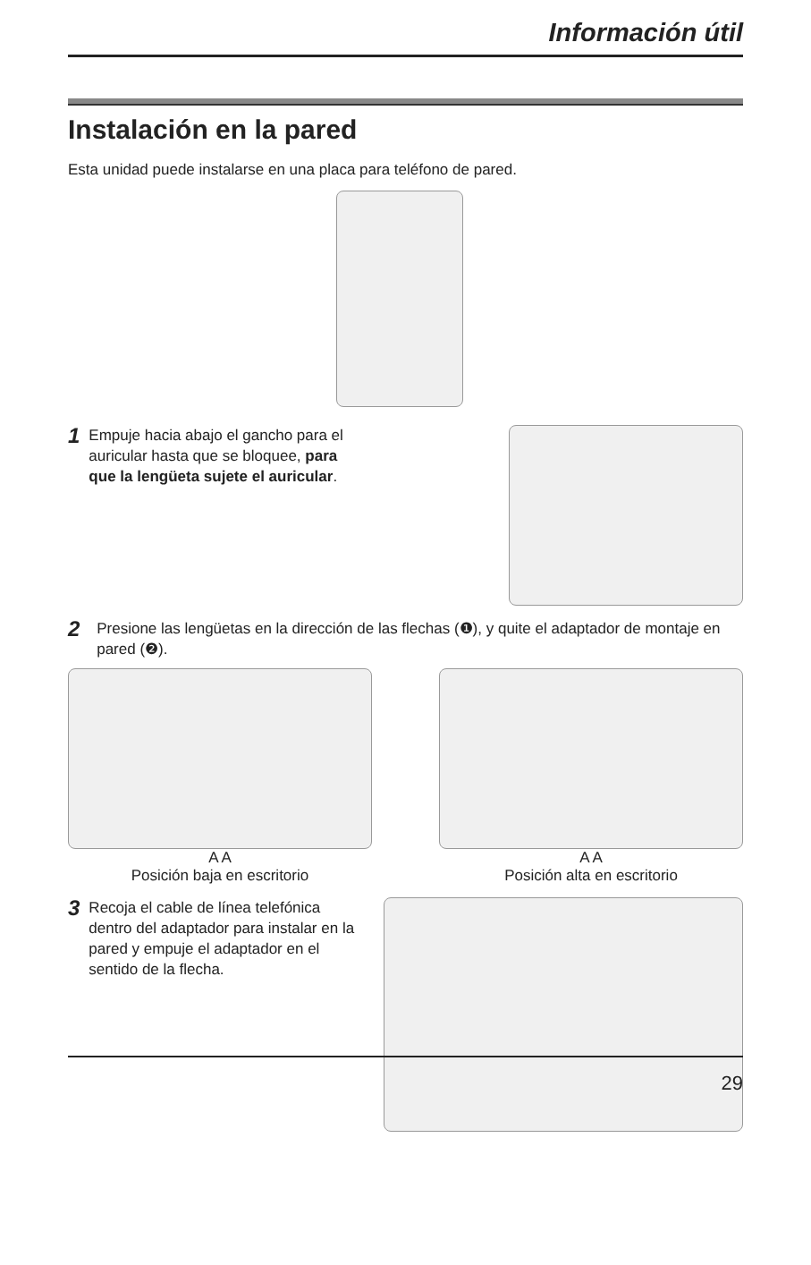Información útil
Instalación en la pared
Esta unidad puede instalarse en una placa para teléfono de pared.
1 Empuje hacia abajo el gancho para el auricular hasta que se bloquee, para que la lengüeta sujete el auricular.
2 Presione las lengüetas en la dirección de las flechas (❶), y quite el adaptador de montaje en pared (❷).
A A
Posición baja en escritorio
A A
Posición alta en escritorio
3 Recoja el cable de línea telefónica dentro del adaptador para instalar en la pared y empuje el adaptador en el sentido de la flecha.
29